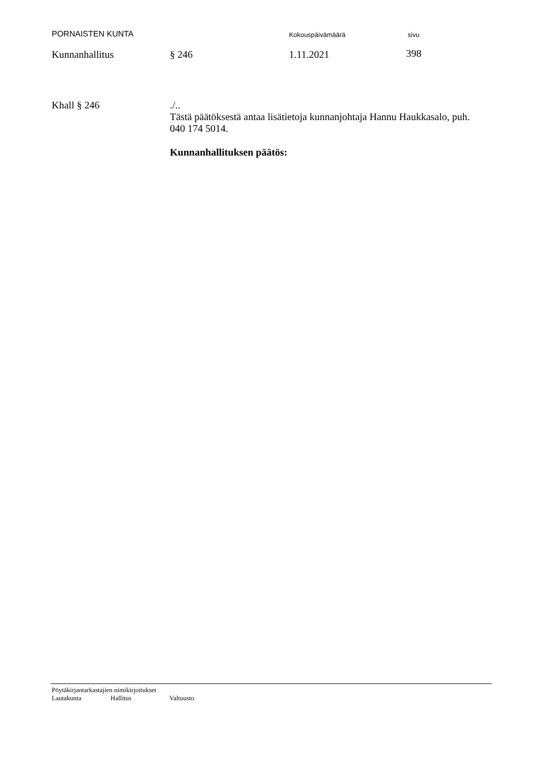PORNAISTEN KUNTA
Kokouspäivämäärä sivu
Kunnanhallitus § 246 1.11.2021 398
Khall § 246 ./..
Tästä päätöksestä antaa lisätietoja kunnanjohtaja Hannu Haukkasalo, puh. 040 174 5014.
Kunnanhallituksen päätös:
Pöytäkirjantarkastajien nimikirjoitukset
Lautakunta Hallitus Valtuusto